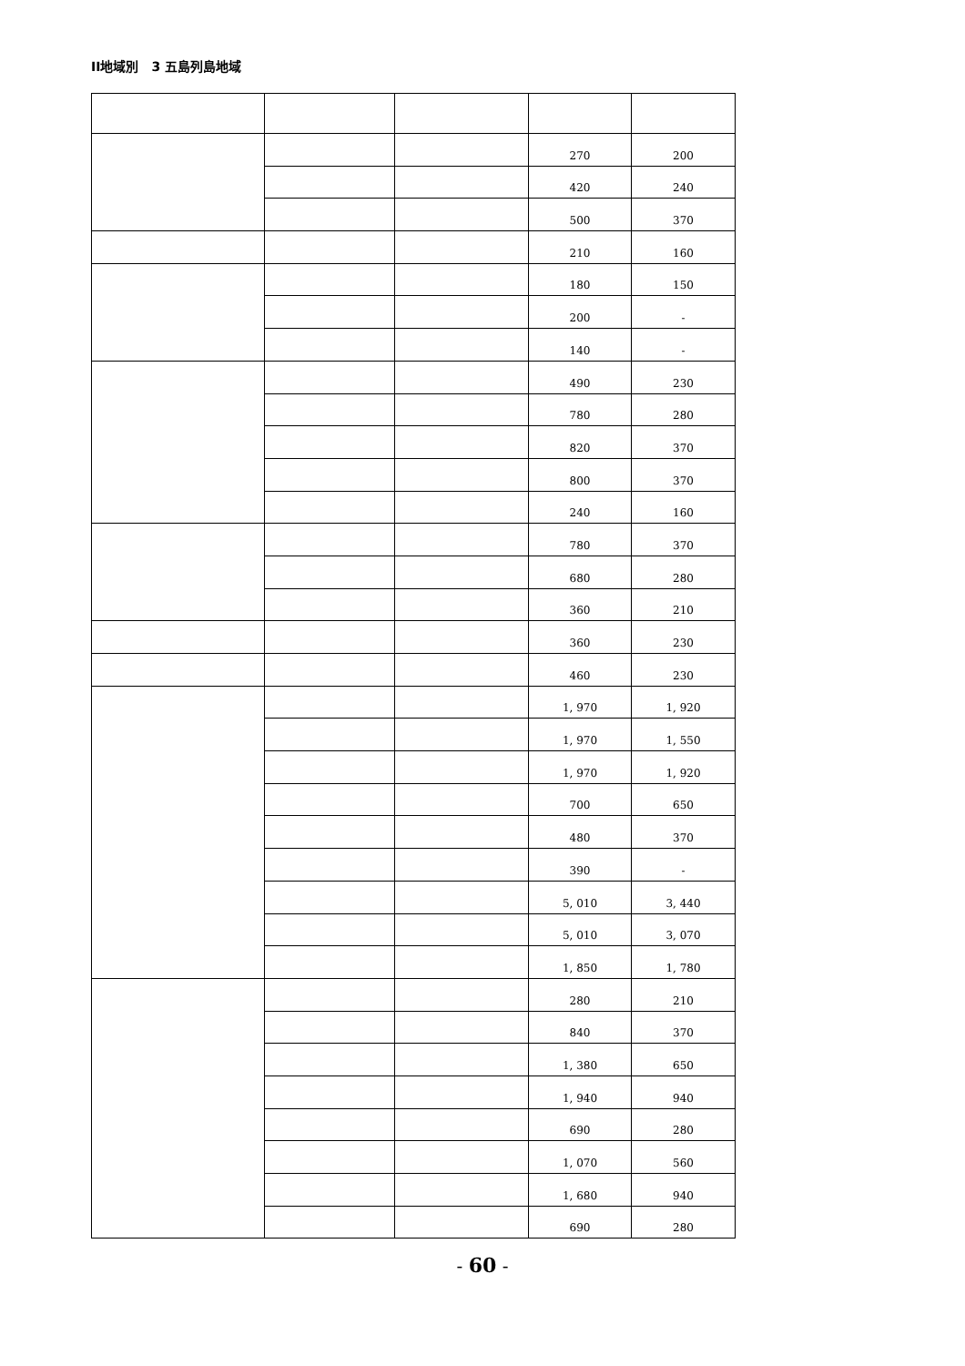II地域別　3 五島列島地域
| | | | 270 | 200 |
| | | | 420 | 240 |
| | | | 500 | 370 |
| | | | 210 | 160 |
| | | | 180 | 150 |
| | | | 200 | - |
| | | | 140 | - |
| | | | 490 | 230 |
| | | | 780 | 280 |
| | | | 820 | 370 |
| | | | 800 | 370 |
| | | | 240 | 160 |
| | | | 780 | 370 |
| | | | 680 | 280 |
| | | | 360 | 210 |
| | | | 360 | 230 |
| | | | 460 | 230 |
| | | | 1, 970 | 1, 920 |
| | | | 1, 970 | 1, 550 |
| | | | 1, 970 | 1, 920 |
| | | | 700 | 650 |
| | | | 480 | 370 |
| | | | 390 | - |
| | | | 5, 010 | 3, 440 |
| | | | 5, 010 | 3, 070 |
| | | | 1, 850 | 1, 780 |
| | | | 280 | 210 |
| | | | 840 | 370 |
| | | | 1, 380 | 650 |
| | | | 1, 940 | 940 |
| | | | 690 | 280 |
| | | | 1, 070 | 560 |
| | | | 1, 680 | 940 |
| | | | 690 | 280 |
- 60 -